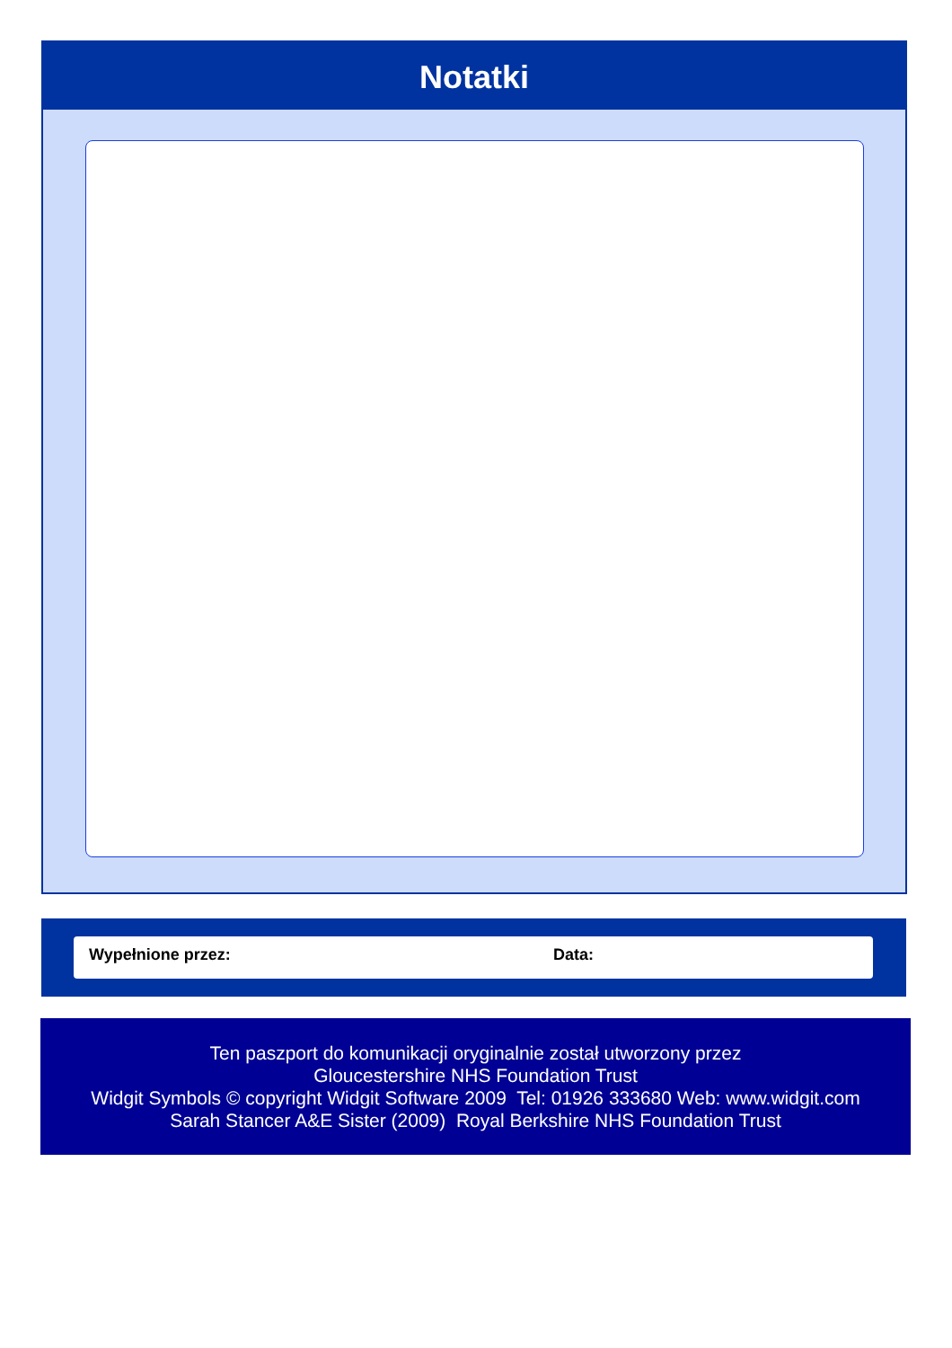Notatki
Wypełnione przez: Data:
Ten paszport do komunikacji oryginalnie został utworzony przez
Gloucestershire NHS Foundation Trust
Widgit Symbols © copyright Widgit Software 2009 Tel: 01926 333680 Web: www.widgit.com
Sarah Stancer A&E Sister (2009) Royal Berkshire NHS Foundation Trust